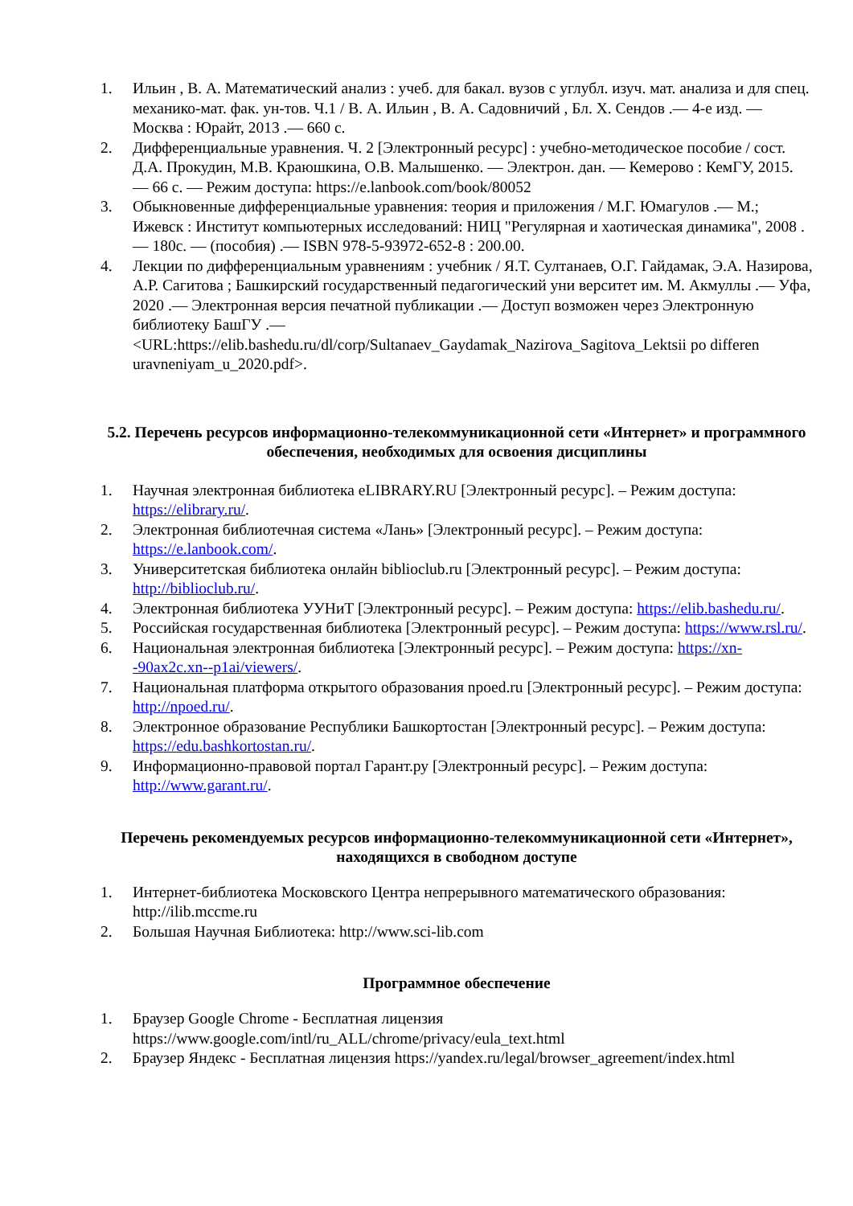1. Ильин , В. А. Математический анализ : учеб. для бакал. вузов с углубл. изуч. мат. анализа и для спец. механико-мат. фак. ун-тов. Ч.1 / В. А. Ильин , В. А. Садовничий , Бл. Х. Сендов .— 4-е изд. — Москва : Юрайт, 2013 .— 660 с.
2. Дифференциальные уравнения. Ч. 2 [Электронный ресурс] : учебно-методическое пособие / сост. Д.А. Прокудин, М.В. Краюшкина, О.В. Малышенко. — Электрон. дан. — Кемерово : КемГУ, 2015. — 66 с. — Режим доступа: https://e.lanbook.com/book/80052
3. Обыкновенные дифференциальные уравнения: теория и приложения / М.Г. Юмагулов .— М.; Ижевск : Институт компьютерных исследований: НИЦ "Регулярная и хаотическая динамика", 2008 .— 180с. — (пособия) .— ISBN 978-5-93972-652-8 : 200.00.
4. Лекции по дифференциальным уравнениям : учебник / Я.Т. Султанаев, О.Г. Гайдамак, Э.А. Назирова, А.Р. Сагитова ; Башкирский государственный педагогический уни верситет им. М. Акмуллы .— Уфа, 2020 .— Электронная версия печатной публикации .— Доступ возможен через Электронную библиотеку БашГУ .— <URL:https://elib.bashedu.ru/dl/corp/Sultanaev_Gaydamak_Nazirova_Sagitova_Lektsii po differen uravneniyam_u_2020.pdf>.
5.2. Перечень ресурсов информационно-телекоммуникационной сети «Интернет» и программного обеспечения, необходимых для освоения дисциплины
1. Научная электронная библиотека eLIBRARY.RU [Электронный ресурс]. – Режим доступа: https://elibrary.ru/.
2. Электронная библиотечная система «Лань» [Электронный ресурс]. – Режим доступа: https://e.lanbook.com/.
3. Университетская библиотека онлайн biblioclub.ru [Электронный ресурс]. – Режим доступа: http://biblioclub.ru/.
4. Электронная библиотека УУНиТ [Электронный ресурс]. – Режим доступа: https://elib.bashedu.ru/.
5. Российская государственная библиотека [Электронный ресурс]. – Режим доступа: https://www.rsl.ru/.
6. Национальная электронная библиотека [Электронный ресурс]. – Режим доступа: https://xn--90ax2c.xn--p1ai/viewers/.
7. Национальная платформа открытого образования npoed.ru [Электронный ресурс]. – Режим доступа: http://npoed.ru/.
8. Электронное образование Республики Башкортостан [Электронный ресурс]. – Режим доступа: https://edu.bashkortostan.ru/.
9. Информационно-правовой портал Гарант.ру [Электронный ресурс]. – Режим доступа: http://www.garant.ru/.
Перечень рекомендуемых ресурсов информационно-телекоммуникационной сети «Интернет», находящихся в свободном доступе
1. Интернет-библиотека Московского Центра непрерывного математического образования: http://ilib.mccme.ru
2. Большая Научная Библиотека: http://www.sci-lib.com
Программное обеспечение
1. Браузер Google Chrome - Бесплатная лицензия https://www.google.com/intl/ru_ALL/chrome/privacy/eula_text.html
2. Браузер Яндекс - Бесплатная лицензия https://yandex.ru/legal/browser_agreement/index.html